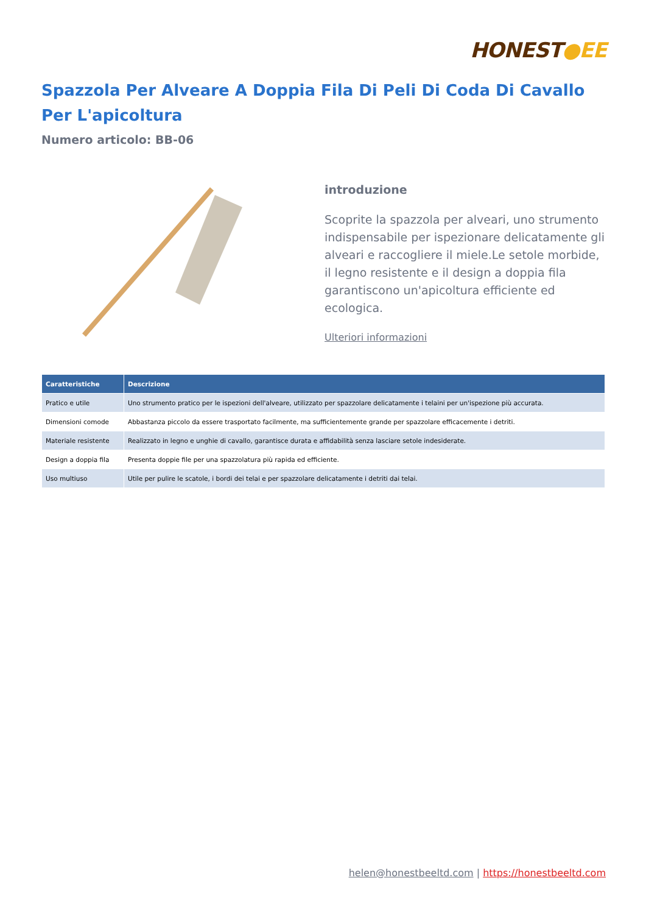HONEST●EE
Spazzola Per Alveare A Doppia Fila Di Peli Di Coda Di Cavallo Per L'apicoltura
Numero articolo: BB-06
introduzione
Scoprite la spazzola per alveari, uno strumento indispensabile per ispezionare delicatamente gli alveari e raccogliere il miele.Le setole morbide, il legno resistente e il design a doppia fila garantiscono un'apicoltura efficiente ed ecologica.
Ulteriori informazioni
| Caratteristiche | Descrizione |
| --- | --- |
| Pratico e utile | Uno strumento pratico per le ispezioni dell'alveare, utilizzato per spazzolare delicatamente i telaini per un'ispezione più accurata. |
| Dimensioni comode | Abbastanza piccolo da essere trasportato facilmente, ma sufficientemente grande per spazzolare efficacemente i detriti. |
| Materiale resistente | Realizzato in legno e unghie di cavallo, garantisce durata e affidabilità senza lasciare setole indesiderate. |
| Design a doppia fila | Presenta doppie file per una spazzolatura più rapida ed efficiente. |
| Uso multiuso | Utile per pulire le scatole, i bordi dei telai e per spazzolare delicatamente i detriti dai telai. |
helen@honestbeeltd.com | https://honestbeeltd.com